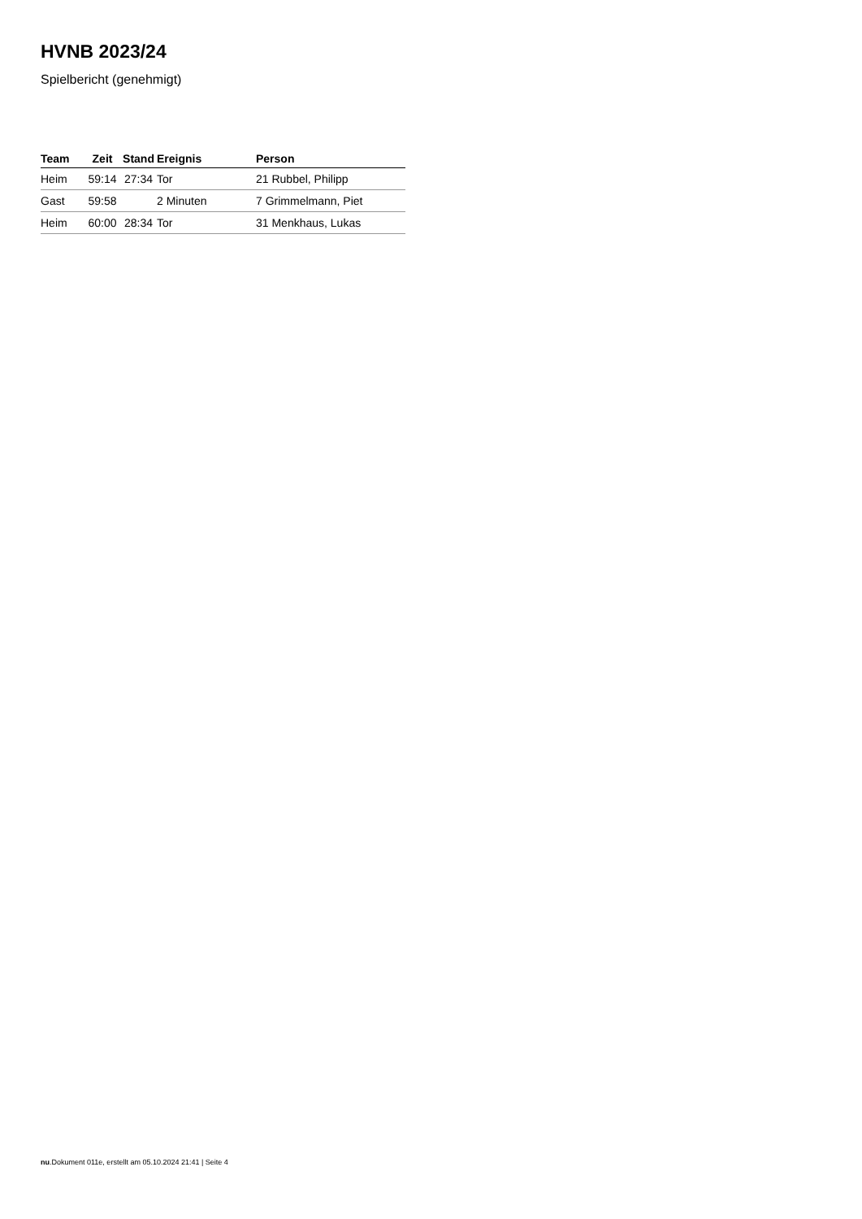HVNB 2023/24
Spielbericht (genehmigt)
| Team | Zeit | Stand | Ereignis | Person |
| --- | --- | --- | --- | --- |
| Heim | 59:14 | 27:34 | Tor | 21 Rubbel, Philipp |
| Gast | 59:58 | | 2 Minuten | 7 Grimmelmann, Piet |
| Heim | 60:00 | 28:34 | Tor | 31 Menkhaus, Lukas |
nu.Dokument 011e, erstellt am 05.10.2024 21:41 | Seite 4